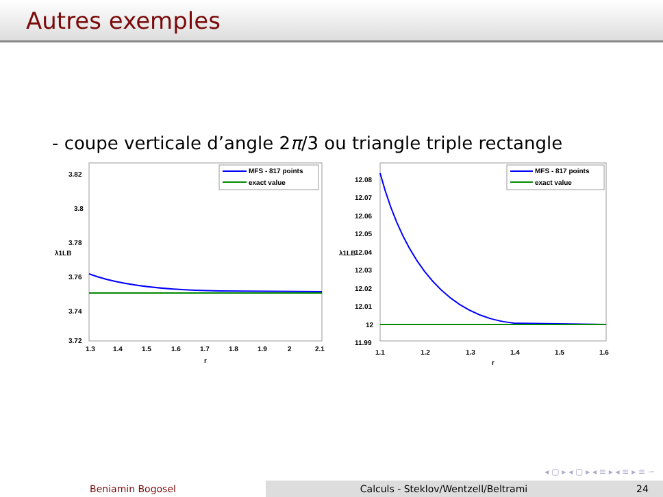Autres exemples
- coupe verticale d’angle 2π/3 ou triangle triple rectangle
3.82
3.8
3.78
3.76
3.74
3.72
λ1LB
1.3
1.4
1.5
1.6
1.7
1.8
1.9
2
2.1
r
MFS - 817 points
exact value
12.08
12.07
12.06
12.05
12.04
12.03
12.02
12.01
12
11.99
λ1LB
1.1
1.2
1.3
1.4
1.5
1.6
r
MFS - 817 points
exact value
◂ ▢ ▸ ◂ ▢ ▸ ◂ ≡ ▸ ◂ ≡ ▸ ≡ ∽
Beniamin Bogosel Calculs - Steklov/Wentzell/Beltrami 24